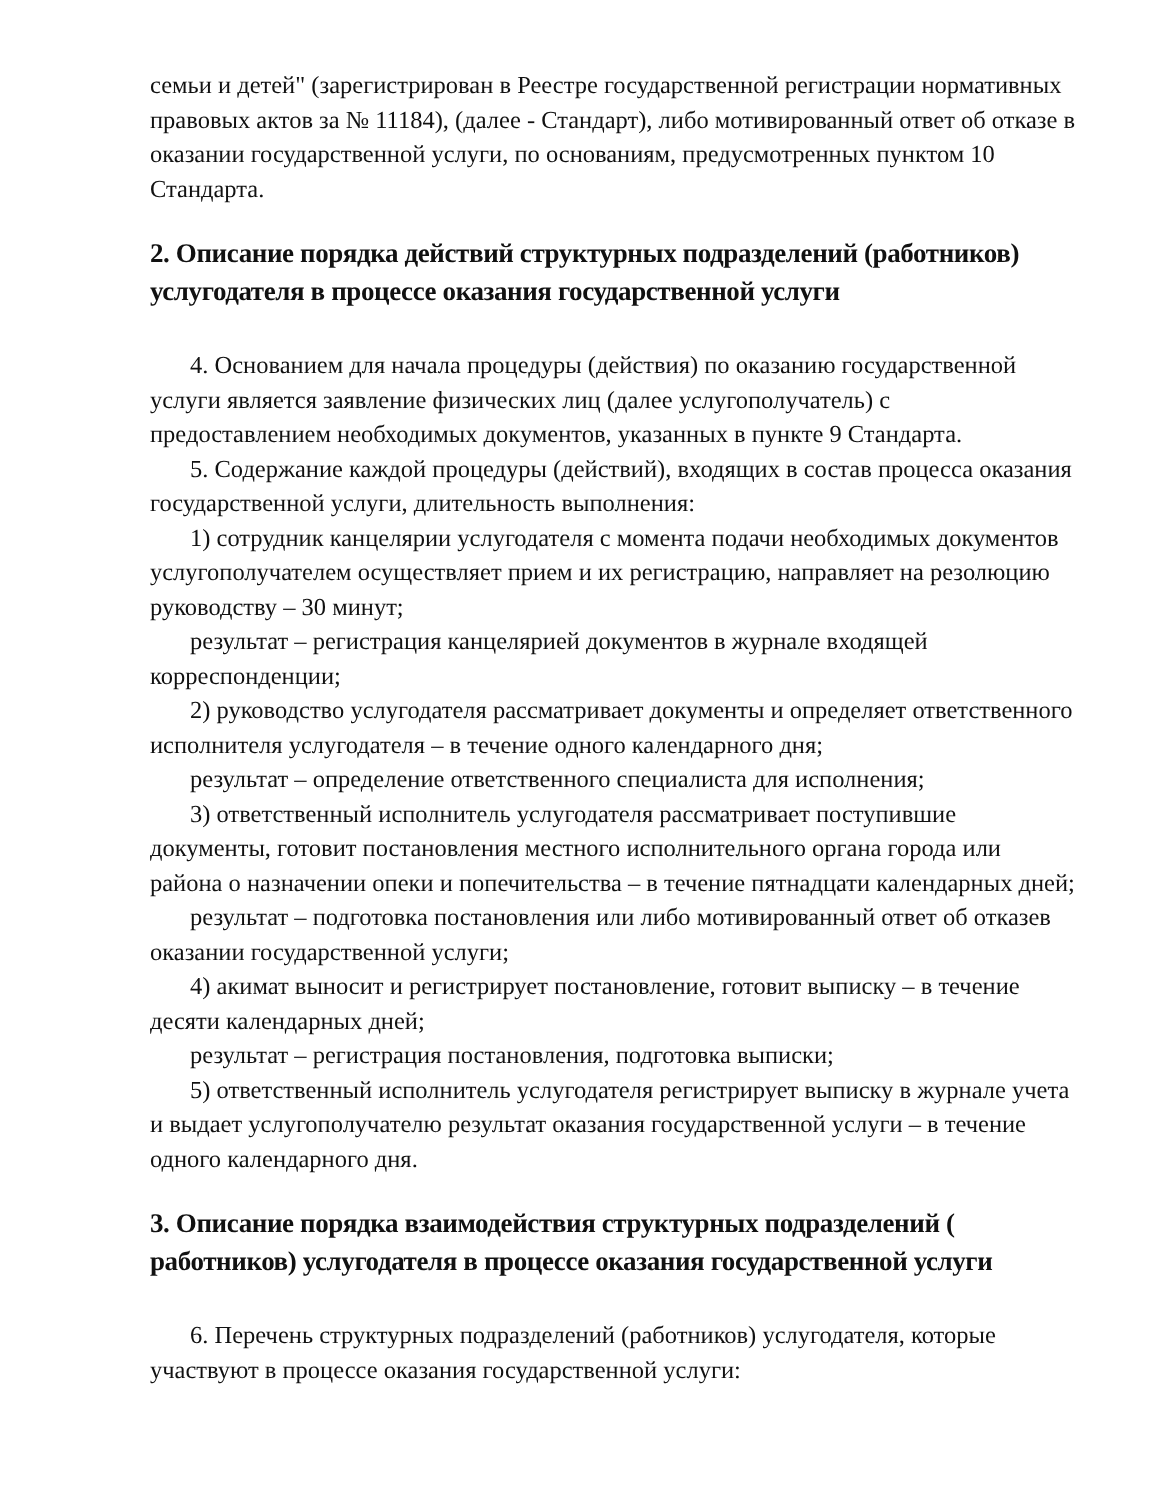семьи и детей" (зарегистрирован в Реестре государственной регистрации нормативных правовых актов за № 11184), (далее - Стандарт), либо мотивированный ответ об отказе в оказании государственной услуги, по основаниям, предусмотренных пунктом 10 Стандарта.
2. Описание порядка действий структурных подразделений (работников) услугодателя в процессе оказания государственной услуги
4. Основанием для начала процедуры (действия) по оказанию государственной услуги является заявление физических лиц (далее услугополучатель) с предоставлением необходимых документов, указанных в пункте 9 Стандарта.
5. Содержание каждой процедуры (действий), входящих в состав процесса оказания государственной услуги, длительность выполнения:
1) сотрудник канцелярии услугодателя с момента подачи необходимых документов услугополучателем осуществляет прием и их регистрацию, направляет на резолюцию руководству – 30 минут;
результат – регистрация канцелярией документов в журнале входящей корреспонденции;
2) руководство услугодателя рассматривает документы и определяет ответственного исполнителя услугодателя – в течение одного календарного дня;
результат – определение ответственного специалиста для исполнения;
3) ответственный исполнитель услугодателя рассматривает поступившие документы, готовит постановления местного исполнительного органа города или района о назначении опеки и попечительства – в течение пятнадцати календарных дней;
результат – подготовка постановления или либо мотивированный ответ об отказев оказании государственной услуги;
4) акимат выносит и регистрирует постановление, готовит выписку – в течение десяти календарных дней;
результат – регистрация постановления, подготовка выписки;
5) ответственный исполнитель услугодателя регистрирует выписку в журнале учета и выдает услугополучателю результат оказания государственной услуги – в течение одного календарного дня.
3. Описание порядка взаимодействия структурных подразделений ( работников) услугодателя в процессе оказания государственной услуги
6. Перечень структурных подразделений (работников) услугодателя, которые участвуют в процессе оказания государственной услуги: